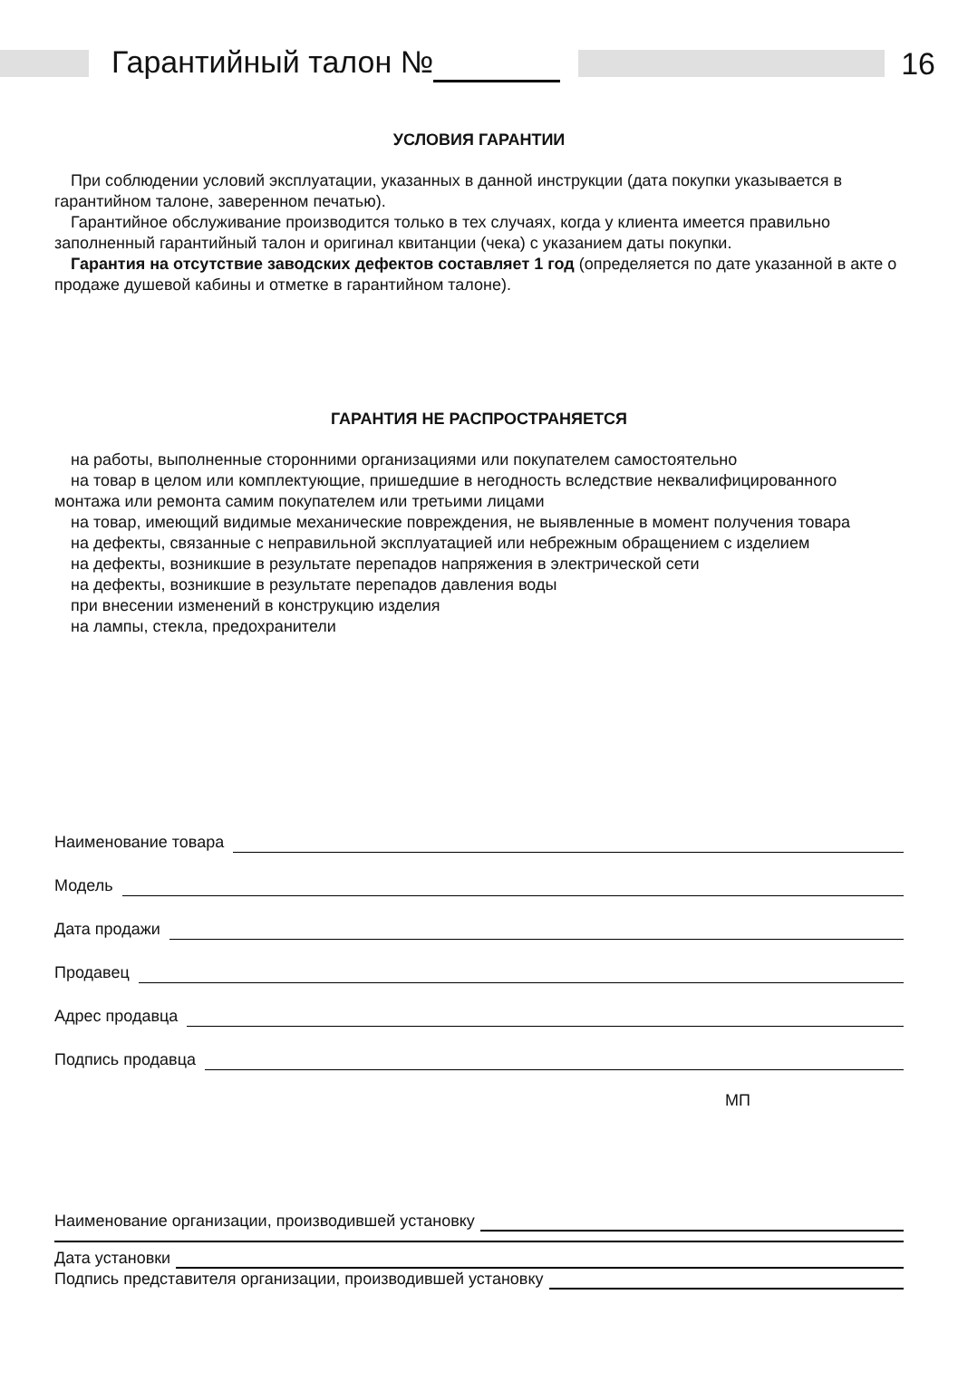Гарантийный талон № 16
УСЛОВИЯ ГАРАНТИИ
При соблюдении условий эксплуатации, указанных в данной инструкции (дата покупки указывается в гарантийном талоне, заверенном печатью).
Гарантийное обслуживание производится только в тех случаях, когда у клиента имеется правильно заполненный гарантийный талон и оригинал квитанции (чека) с указанием даты покупки.
Гарантия на отсутствие заводских дефектов составляет 1 год (определяется по дате указанной в акте о продаже душевой кабины и отметке в гарантийном талоне).
ГАРАНТИЯ НЕ РАСПРОСТРАНЯЕТСЯ
на работы, выполненные сторонними организациями или покупателем самостоятельно
на товар в целом или комплектующие, пришедшие в негодность вследствие неквалифицированного монтажа или ремонта самим покупателем или третьими лицами
на товар, имеющий видимые механические повреждения, не выявленные в момент получения товара
на дефекты, связанные с неправильной эксплуатацией или небрежным обращением с изделием
на дефекты, возникшие в результате перепадов напряжения в электрической сети
на дефекты, возникшие в результате перепадов давления воды
при внесении изменений в конструкцию изделия
на лампы, стекла, предохранители
Наименование товара
Модель
Дата продажи
Продавец
Адрес продавца
Подпись продавца
МП
Наименование организации, производившей установку
Дата установки
Подпись представителя организации, производившей установку